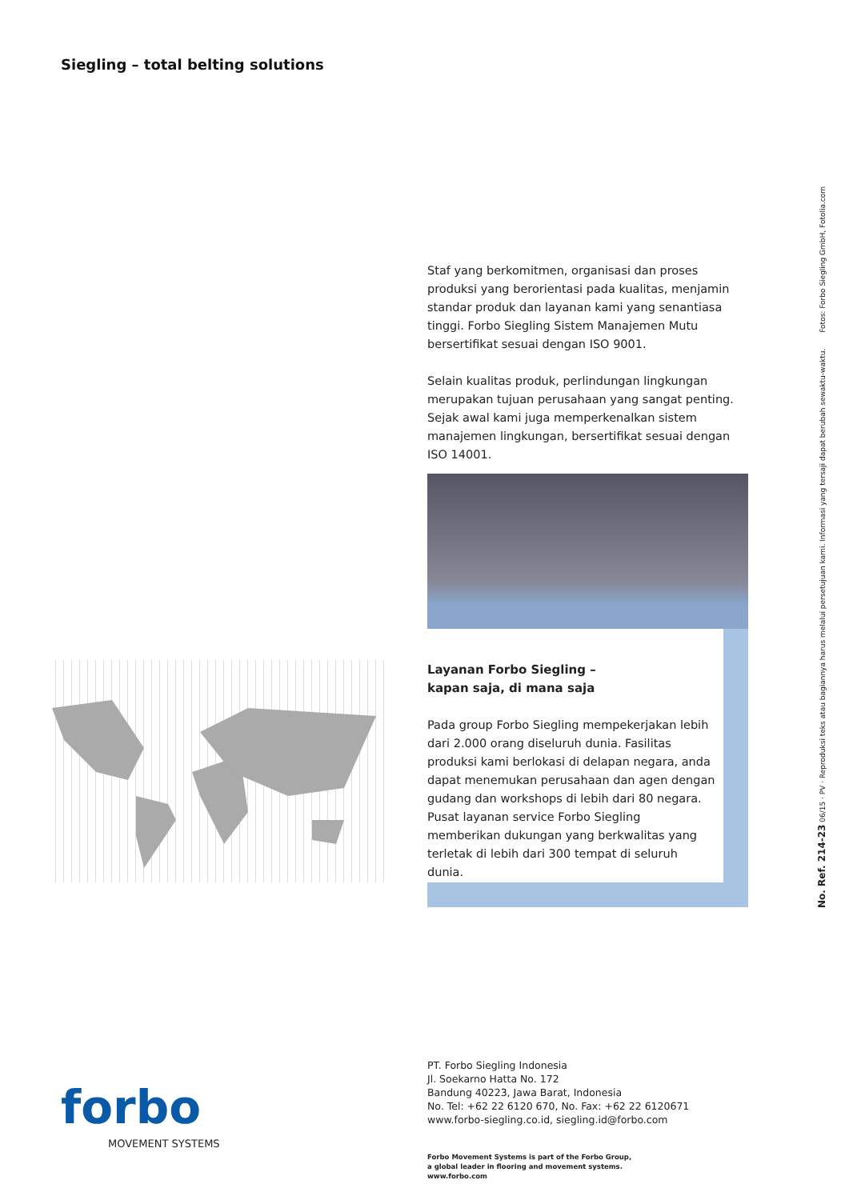Siegling – total belting solutions
Staf yang berkomitmen, organisasi dan proses produksi yang berorientasi pada kualitas, menjamin standar produk dan layanan kami yang senantiasa tinggi. Forbo Siegling Sistem Manajemen Mutu bersertifikat sesuai dengan ISO 9001.
Selain kualitas produk, perlindungan lingkungan merupakan tujuan perusahaan yang sangat penting. Sejak awal kami juga memperkenalkan sistem manajemen lingkungan, bersertifikat sesuai dengan ISO 14001.
Layanan Forbo Siegling –
kapan saja, di mana saja
Pada group Forbo Siegling mempekerjakan lebih dari 2.000 orang diseluruh dunia. Fasilitas produksi kami berlokasi di delapan negara, anda dapat menemukan perusahaan dan agen dengan gudang dan workshops di lebih dari 80 negara. Pusat layanan service Forbo Siegling memberikan dukungan yang berkwalitas yang terletak di lebih dari 300 tempat di seluruh dunia.
PT. Forbo Siegling Indonesia
Jl. Soekarno Hatta No. 172
Bandung 40223, Jawa Barat, Indonesia
No. Tel: +62 22 6120 670, No. Fax: +62 22 6120671
www.forbo-siegling.co.id, siegling.id@forbo.com
Forbo Movement Systems is part of the Forbo Group,
a global leader in flooring and movement systems.
www.forbo.com
forbo
MOVEMENT SYSTEMS
No. Ref. 214-23 06/15 · PV · Reproduksi teks atau bagiannya harus melalui persetujuan kami. Informasi yang tersaji dapat berubah sewaktu-waktu. Fotos: Forbo Siegling GmbH, Fotolia.com